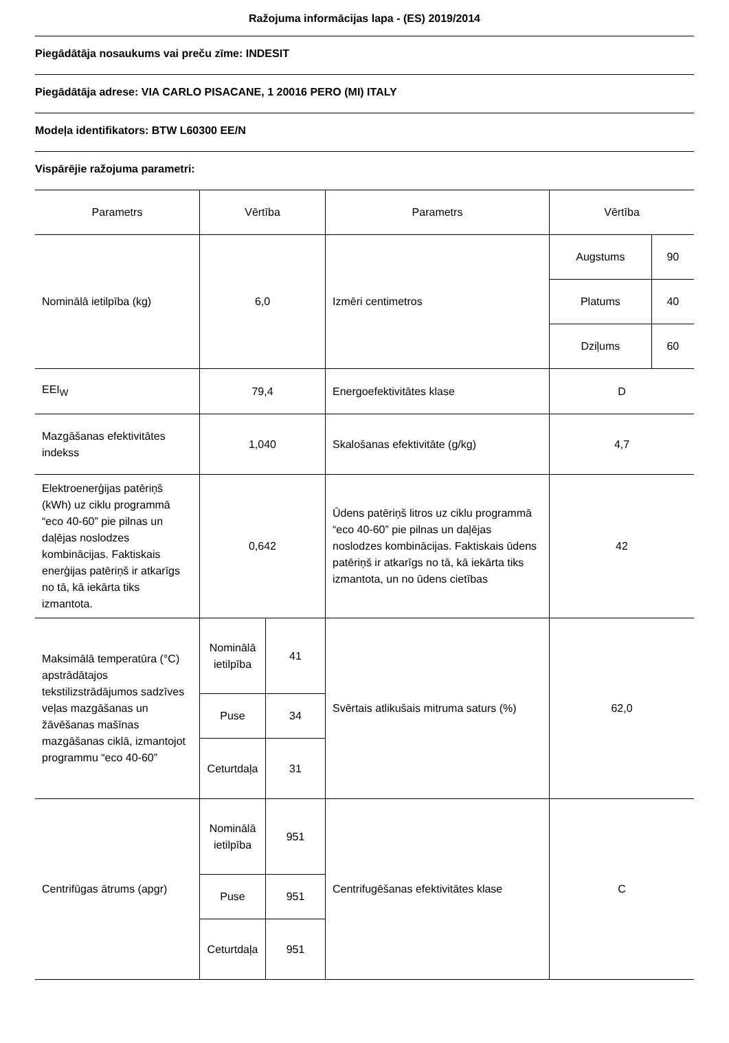Ražojuma informācijas lapa - (ES) 2019/2014
Piegādātāja nosaukums vai preču zīme: INDESIT
Piegādātāja adrese: VIA CARLO PISACANE, 1 20016 PERO (MI) ITALY
Modeļa identifikators: BTW L60300 EE/N
Vispārējie ražojuma parametri:
| Parametrs | Vērtība | | Parametrs | Vērtība | |
| --- | --- | --- | --- | --- | --- |
| Nominālā ietilpība (kg) | 6,0 | | Izmēri centimetros | Augstums | 90 |
| | | | | Platums | 40 |
| | | | | Dziļums | 60 |
| EEI<sub>W</sub> | 79,4 | | Energoefektivitātes klase | D | |
| Mazgāšanas efektivitātes indekss | 1,040 | | Skalošanas efektivitāte (g/kg) | 4,7 | |
| Elektroenerģijas patēriņš (kWh) uz ciklu programmā “eco 40-60” pie pilnas un daļējas noslodzes kombinācijas. Faktiskais enerģijas patēriņš ir atkarīgs no tā, kā iekārta tiks izmantota. | 0,642 | | Ūdens patēriņš litros uz ciklu programmā “eco 40-60” pie pilnas un daļējas noslodzes kombinācijas. Faktiskais ūdens patēriņš ir atkarīgs no tā, kā iekārta tiks izmantota, un no ūdens cietības | 42 | |
| Maksimālā temperatūra (°C) apstrādātajos tekstilizstrādājumos sadzīves veļas mazgāšanas un žāvēšanas mašīnas mazgāšanas ciklā, izmantojot programmu “eco 40-60” | Nominālā ietilpība | 41 | Svērtais atlikušais mitruma saturs (%) | 62,0 | |
| | Puse | 34 | | | |
| | Ceturtdaļa | 31 | | | |
| Centrifūgas ātrums (apgr) | Nominālā ietilpība | 951 | Centrifugēšanas efektivitātes klase | C | |
| | Puse | 951 | | | |
| | Ceturtdaļa | 951 | | | |